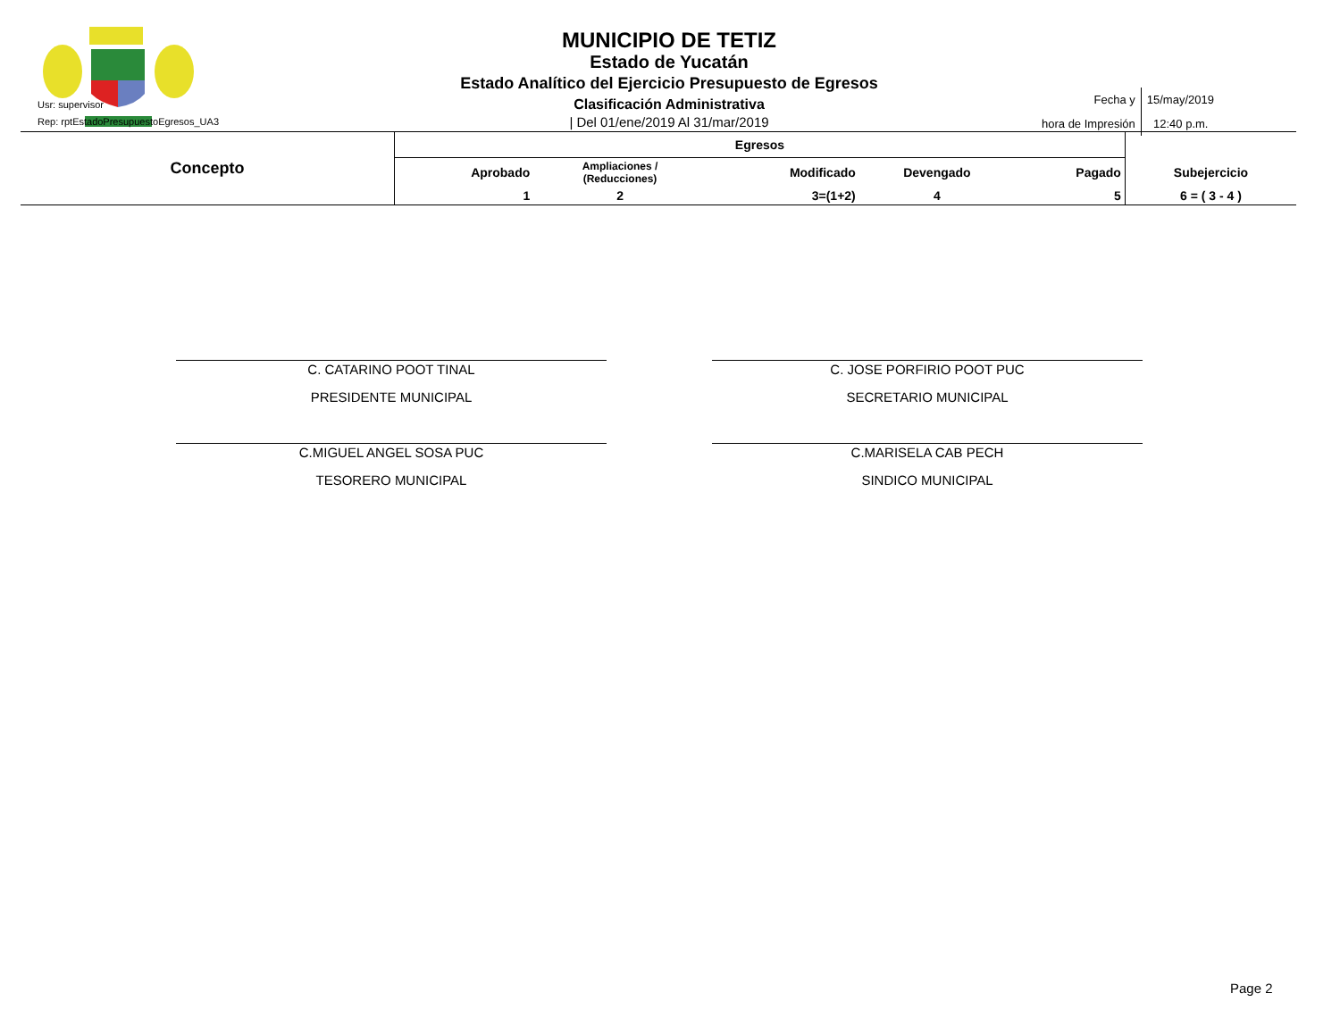Usr: supervisor
Rep: rptEstadoPresupuestoEgresos_UA3
MUNICIPIO DE TETIZ
Estado de Yucatán
Estado Analítico del Ejercicio Presupuesto de Egresos
Clasificación Administrativa
| Del 01/ene/2019 Al 31/mar/2019
| Fecha y hora de Impresión | 15/may/2019 12:40 p.m. |
| Concepto | Egresos | | | | | |
| --- | --- | --- | --- | --- | --- | --- |
| | Aprobado | Ampliaciones / (Reducciones) | Modificado | Devengado | Pagado | Subejercicio |
| | 1 | 2 | 3=(1+2) | 4 | 5 | 6 = ( 3 - 4 ) |
C. CATARINO POOT TINAL
PRESIDENTE MUNICIPAL
C. JOSE PORFIRIO POOT PUC
SECRETARIO MUNICIPAL
C.MIGUEL ANGEL SOSA PUC
TESORERO MUNICIPAL
C.MARISELA CAB PECH
SINDICO MUNICIPAL
Page 2